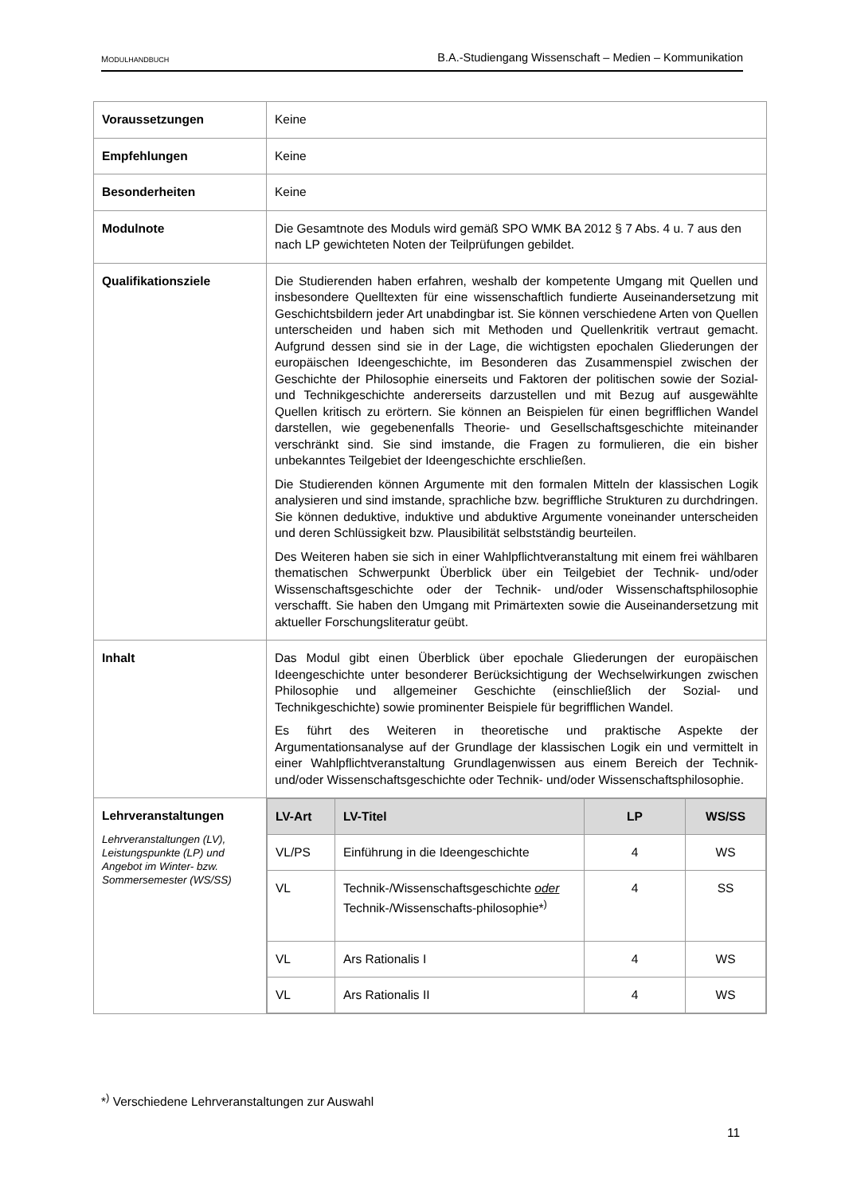MODULHANDBUCH B.A.-Studiengang Wissenschaft – Medien – Kommunikation
| Voraussetzungen | Keine |
| Empfehlungen | Keine |
| Besonderheiten | Keine |
| Modulnote | Die Gesamtnote des Moduls wird gemäß SPO WMK BA 2012 § 7 Abs. 4 u. 7 aus den nach LP gewichteten Noten der Teilprüfungen gebildet. |
| Qualifikationsziele | Die Studierenden haben erfahren, weshalb der kompetente Umgang mit Quellen und insbesondere Quelltexten für eine wissenschaftlich fundierte Auseinandersetzung mit Geschichtsbildern jeder Art unabdingbar ist. Sie können verschiedene Arten von Quellen unterscheiden und haben sich mit Methoden und Quellenkritik vertraut gemacht. Aufgrund dessen sind sie in der Lage, die wichtigsten epochalen Gliederungen der europäischen Ideengeschichte, im Besonderen das Zusammenspiel zwischen der Geschichte der Philosophie einerseits und Faktoren der politischen sowie der Sozial- und Technikgeschichte andererseits darzustellen und mit Bezug auf ausgewählte Quellen kritisch zu erörtern. Sie können an Beispielen für einen begrifflichen Wandel darstellen, wie gegebenenfalls Theorie- und Gesellschaftsgeschichte miteinander verschränkt sind. Sie sind imstande, die Fragen zu formulieren, die ein bisher unbekanntes Teilgebiet der Ideengeschichte erschließen. Die Studierenden können Argumente mit den formalen Mitteln der klassischen Logik analysieren und sind imstande, sprachliche bzw. begriffliche Strukturen zu durchdringen. Sie können deduktive, induktive und abduktive Argumente voneinander unterscheiden und deren Schlüssigkeit bzw. Plausibilität selbstständig beurteilen. Des Weiteren haben sie sich in einer Wahlpflichtveranstaltung mit einem frei wählbaren thematischen Schwerpunkt Überblick über ein Teilgebiet der Technik- und/oder Wissenschaftsgeschichte oder der Technik- und/oder Wissenschaftsphilosophie verschafft. Sie haben den Umgang mit Primärtexten sowie die Auseinandersetzung mit aktueller Forschungsliteratur geübt. |
| Inhalt | Das Modul gibt einen Überblick über epochale Gliederungen der europäischen Ideengeschichte unter besonderer Berücksichtigung der Wechselwirkungen zwischen Philosophie und allgemeiner Geschichte (einschließlich der Sozial- und Technikgeschichte) sowie prominenter Beispiele für begrifflichen Wandel. Es führt des Weiteren in theoretische und praktische Aspekte der Argumentationsanalyse auf der Grundlage der klassischen Logik ein und vermittelt in einer Wahlpflichtveranstaltung Grundlagenwissen aus einem Bereich der Technik- und/oder Wissenschaftsgeschichte oder Technik- und/oder Wissenschaftsphilosophie. |
| Lehrveranstaltungen Lehrveranstaltungen (LV), Leistungspunkte (LP) und Angebot im Winter- bzw. Sommersemester (WS/SS) | / LV-Art / LV-Titel / LP / WS/SS / / --- / --- / --- / --- / / VL/PS / Einführung in die Ideengeschichte / 4 / WS / / VL / Technik-/Wissenschaftsgeschichte oder Technik-/Wissenschafts-philosophie*<sup>)</sup> / 4 / SS / / VL / Ars Rationalis I / 4 / WS / / VL / Ars Rationalis II / 4 / WS / |
*<sup>)</sup> Verschiedene Lehrveranstaltungen zur Auswahl
11